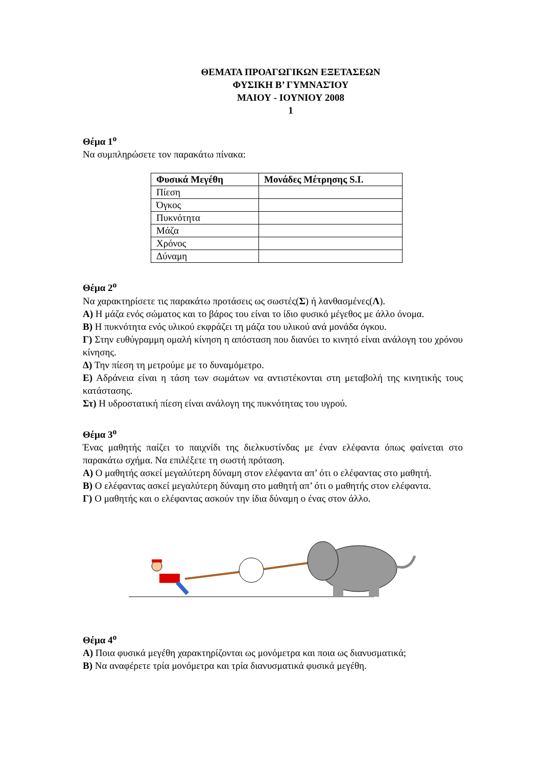ΘΕΜΑΤΑ ΠΡΟΑΓΩΓΙΚΩΝ ΕΞΕΤΑΣΕΩΝ
ΦΥΣΙΚΗ Β’ ΓΥΜΝΑΣΊΟΥ
ΜΑΙΟΥ - ΙΟΥΝΙΟΥ 2008
1
Θέμα 1<sup>ο</sup>
Να συμπληρώσετε τον παρακάτω πίνακα:
| Φυσικά Μεγέθη | Μονάδες Μέτρησης S.I. |
| --- | --- |
| Πίεση | |
| Όγκος | |
| Πυκνότητα | |
| Μάζα | |
| Χρόνος | |
| Δύναμη | |
Θέμα 2<sup>ο</sup>
Να χαρακτηρίσετε τις παρακάτω προτάσεις ως σωστές(Σ) ή λανθασμένες(Λ).
Α) Η μάζα ενός σώματος και το βάρος του είναι το ίδιο φυσικό μέγεθος με άλλο όνομα.
Β) Η πυκνότητα ενός υλικού εκφράζει τη μάζα του υλικού ανά μονάδα όγκου.
Γ) Στην ευθύγραμμη ομαλή κίνηση η απόσταση που διανύει το κινητό είναι ανάλογη του χρόνου κίνησης.
Δ) Την πίεση τη μετρούμε με το δυναμόμετρο.
Ε) Αδράνεια είναι η τάση των σωμάτων να αντιστέκονται στη μεταβολή της κινητικής τους κατάστασης.
Στ) Η υδροστατική πίεση είναι ανάλογη της πυκνότητας του υγρού.
Θέμα 3<sup>ο</sup>
Ένας μαθητής παίζει το παιχνίδι της διελκυστίνδας με έναν ελέφαντα όπως φαίνεται στο παρακάτω σχήμα. Να επιλέξετε τη σωστή πρόταση.
Α) Ο μαθητής ασκεί μεγαλύτερη δύναμη στον ελέφαντα απ’ ότι ο ελέφαντας στο μαθητή.
Β) Ο ελέφαντας ασκεί μεγαλύτερη δύναμη στο μαθητή απ’ ότι ο μαθητής στον ελέφαντα.
Γ) Ο μαθητής και ο ελέφαντας ασκούν την ίδια δύναμη ο ένας στον άλλο.
Θέμα 4<sup>ο</sup>
Α) Ποια φυσικά μεγέθη χαρακτηρίζονται ως μονόμετρα και ποια ως διανυσματικά;
Β) Να αναφέρετε τρία μονόμετρα και τρία διανυσματικά φυσικά μεγέθη.